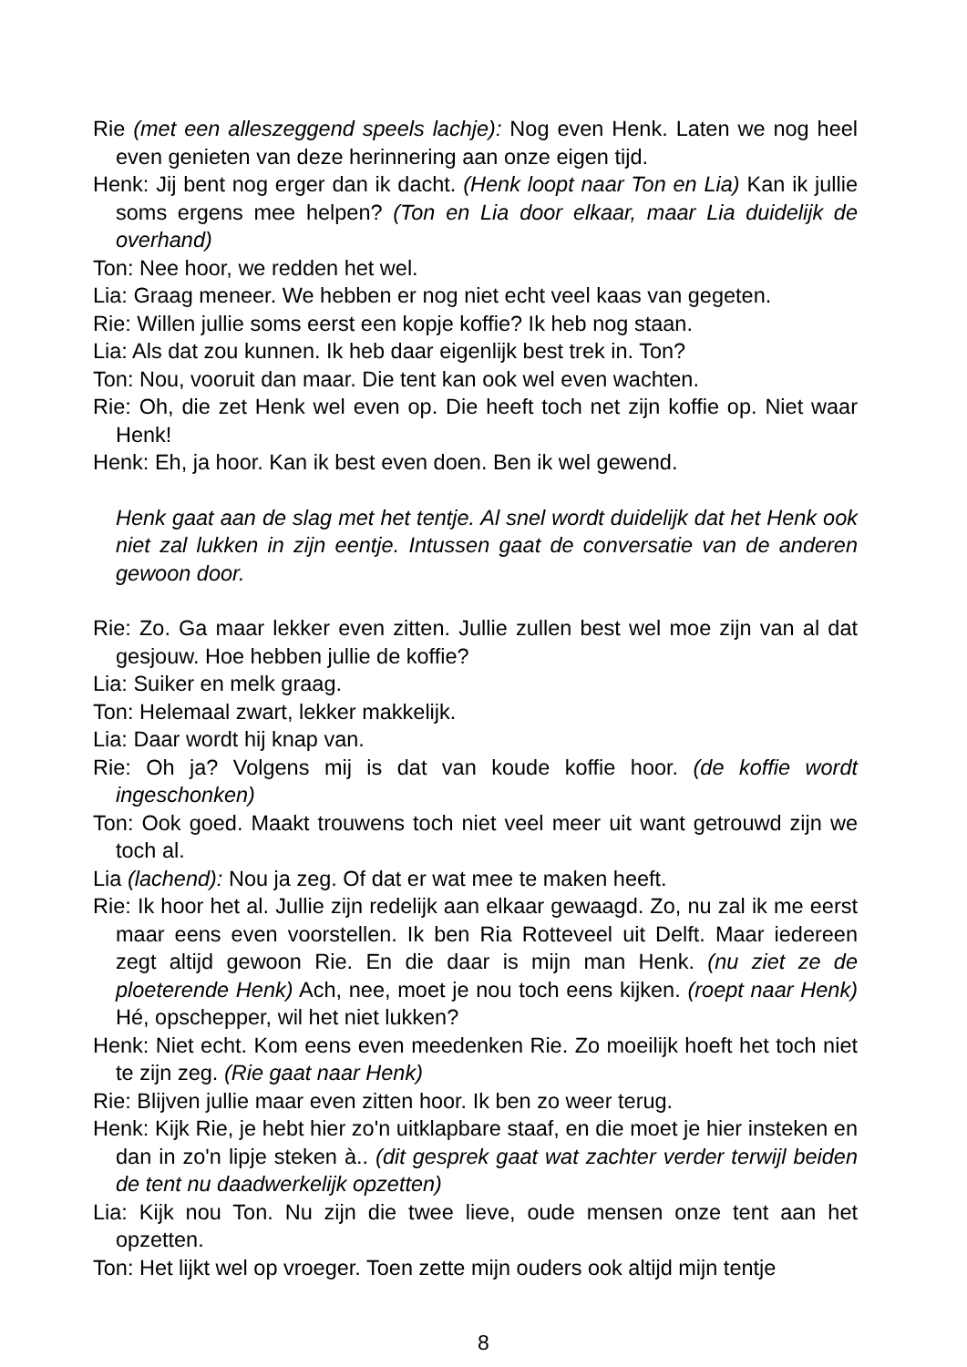Rie (met een alleszeggend speels lachje): Nog even Henk. Laten we nog heel even genieten van deze herinnering aan onze eigen tijd.
Henk: Jij bent nog erger dan ik dacht. (Henk loopt naar Ton en Lia) Kan ik jullie soms ergens mee helpen? (Ton en Lia door elkaar, maar Lia duidelijk de overhand)
Ton: Nee hoor, we redden het wel.
Lia: Graag meneer. We hebben er nog niet echt veel kaas van gegeten.
Rie: Willen jullie soms eerst een kopje koffie? Ik heb nog staan.
Lia: Als dat zou kunnen. Ik heb daar eigenlijk best trek in. Ton?
Ton: Nou, vooruit dan maar. Die tent kan ook wel even wachten.
Rie: Oh, die zet Henk wel even op. Die heeft toch net zijn koffie op. Niet waar Henk!
Henk: Eh, ja hoor. Kan ik best even doen. Ben ik wel gewend.
Henk gaat aan de slag met het tentje. Al snel wordt duidelijk dat het Henk ook niet zal lukken in zijn eentje. Intussen gaat de conversatie van de anderen gewoon door.
Rie: Zo. Ga maar lekker even zitten. Jullie zullen best wel moe zijn van al dat gesjouw. Hoe hebben jullie de koffie?
Lia: Suiker en melk graag.
Ton: Helemaal zwart, lekker makkelijk.
Lia: Daar wordt hij knap van.
Rie: Oh ja? Volgens mij is dat van koude koffie hoor. (de koffie wordt ingeschonken)
Ton: Ook goed. Maakt trouwens toch niet veel meer uit want getrouwd zijn we toch al.
Lia (lachend): Nou ja zeg. Of dat er wat mee te maken heeft.
Rie: Ik hoor het al. Jullie zijn redelijk aan elkaar gewaagd. Zo, nu zal ik me eerst maar eens even voorstellen. Ik ben Ria Rotteveel uit Delft. Maar iedereen zegt altijd gewoon Rie. En die daar is mijn man Henk. (nu ziet ze de ploeterende Henk) Ach, nee, moet je nou toch eens kijken. (roept naar Henk) Hé, opschepper, wil het niet lukken?
Henk: Niet echt. Kom eens even meedenken Rie. Zo moeilijk hoeft het toch niet te zijn zeg. (Rie gaat naar Henk)
Rie: Blijven jullie maar even zitten hoor. Ik ben zo weer terug.
Henk: Kijk Rie, je hebt hier zo'n uitklapbare staaf, en die moet je hier insteken en dan in zo'n lipje steken à.. (dit gesprek gaat wat zachter verder terwijl beiden de tent nu daadwerkelijk opzetten)
Lia: Kijk nou Ton. Nu zijn die twee lieve, oude mensen onze tent aan het opzetten.
Ton: Het lijkt wel op vroeger. Toen zette mijn ouders ook altijd mijn tentje
8